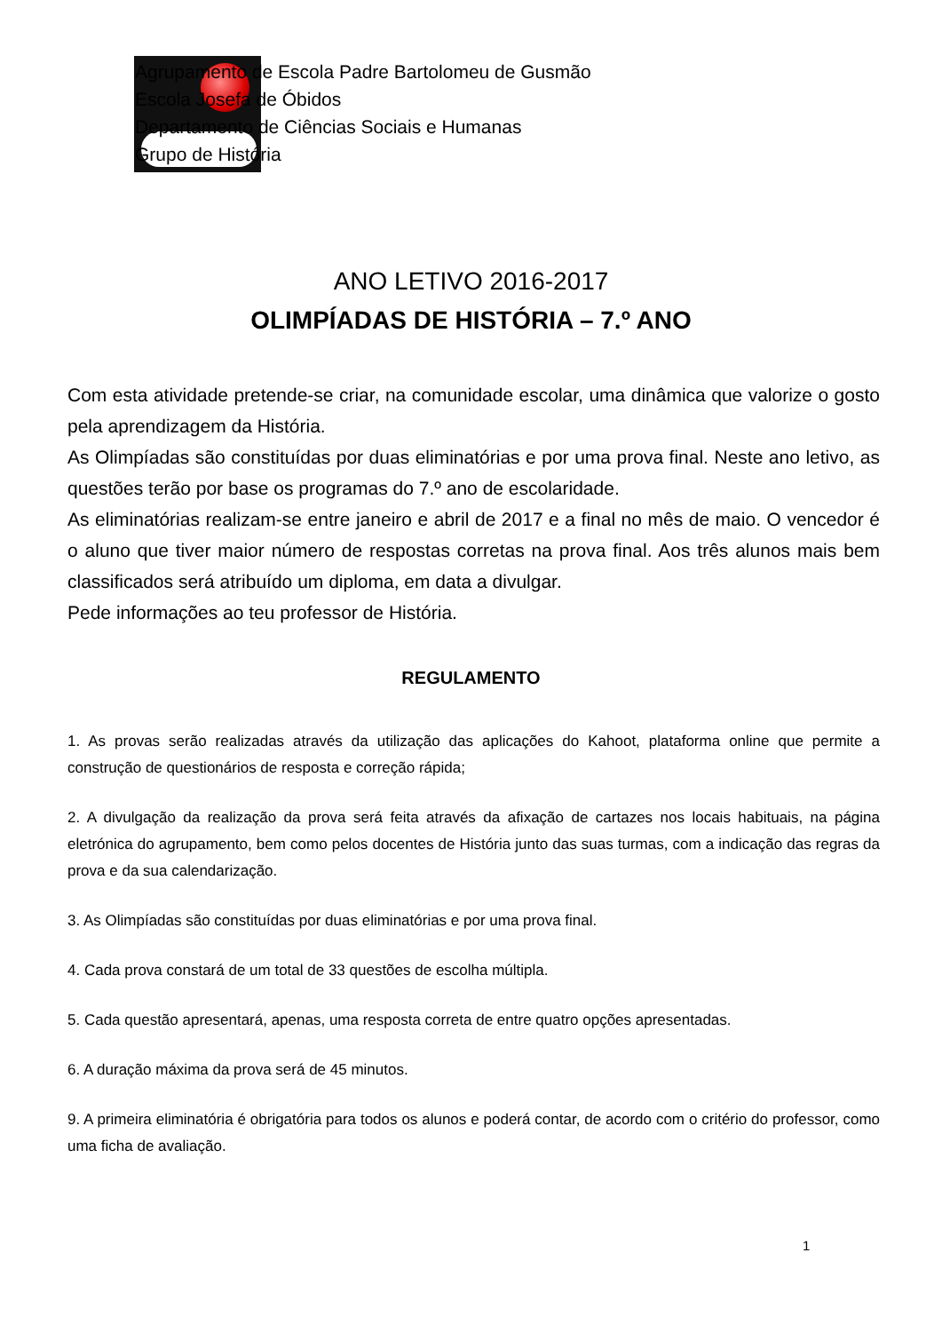Agrupamento de Escola Padre Bartolomeu de Gusmão
Escola Josefa de Óbidos
Departamento de Ciências Sociais e Humanas
Grupo de História
ANO LETIVO 2016-2017
OLIMPÍADAS DE HISTÓRIA – 7.º ANO
Com esta atividade pretende-se criar, na comunidade escolar, uma dinâmica que valorize o gosto pela aprendizagem da História.
As Olimpíadas são constituídas por duas eliminatórias e por uma prova final. Neste ano letivo, as questões terão por base os programas do 7.º ano de escolaridade.
As eliminatórias realizam-se entre janeiro e abril de 2017 e a final no mês de maio. O vencedor é o aluno que tiver maior número de respostas corretas na prova final. Aos três alunos mais bem classificados será atribuído um diploma, em data a divulgar.
Pede informações ao teu professor de História.
REGULAMENTO
1. As provas serão realizadas através da utilização das aplicações do Kahoot, plataforma online que permite a construção de questionários de resposta e correção rápida;
2. A divulgação da realização da prova será feita através da afixação de cartazes nos locais habituais, na página eletrónica do agrupamento, bem como pelos docentes de História junto das suas turmas, com a indicação das regras da prova e da sua calendarização.
3. As Olimpíadas são constituídas por duas eliminatórias e por uma prova final.
4. Cada prova constará de um total de 33 questões de escolha múltipla.
5. Cada questão apresentará, apenas, uma resposta correta de entre quatro opções apresentadas.
6. A duração máxima da prova será de 45 minutos.
9. A primeira eliminatória é obrigatória para todos os alunos e poderá contar, de acordo com o critério do professor, como uma ficha de avaliação.
1